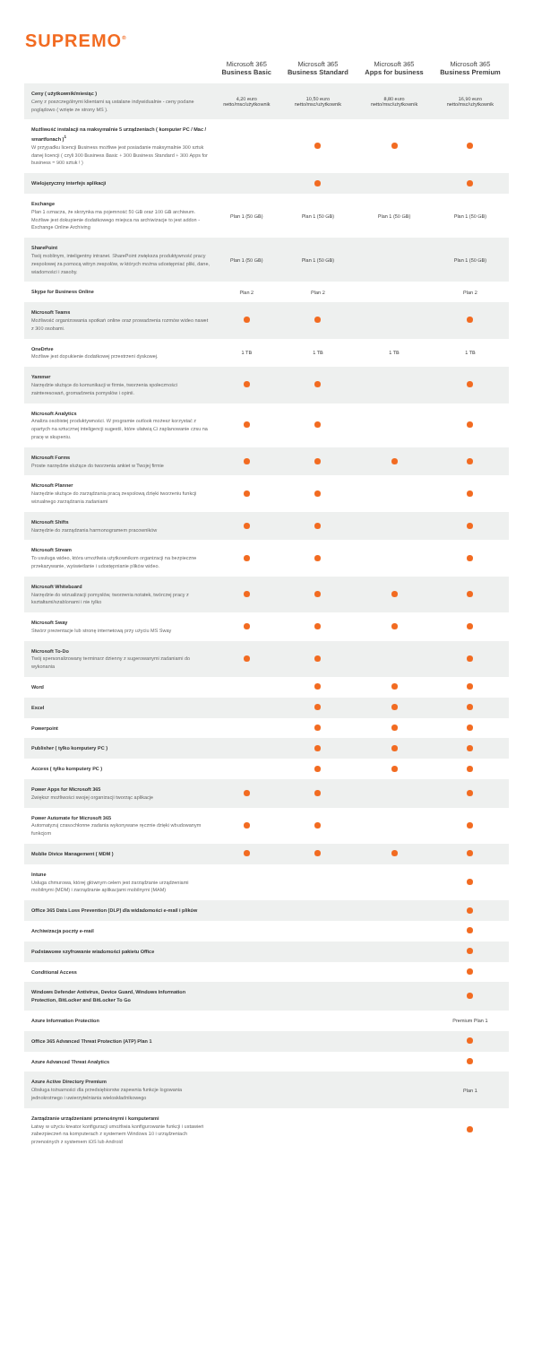SUPREMO<sup>®</sup>
| | Microsoft 365 Business Basic | Microsoft 365 Business Standard | Microsoft 365 Apps for business | Microsoft 365 Business Premium |
| --- | --- | --- | --- | --- |
| Ceny ( użytkownik/miesiąc ) Ceny z poszczególnymi klientami są ustalane indywidualnie - ceny podane poglądowo ( wzięte ze strony MS ). | 4,20 euro netto/msc/użytkownik | 10,50 euro netto/msc/użytkownik | 8,80 euro netto/msc/użytkownik | 16,90 euro netto/msc/użytkownik |
| Możliwość instalacji na maksymalnie 5 urządzeniach ( komputer PC / Mac / smartfonach )<sup>1</sup> W przypadku licencji Business możliwe jest posiadanie maksymalnie 300 sztuk danej licencji ( czyli 300 Business Basic + 300 Business Standard + 300 Apps for business = 900 sztuk ! ) | | | | |
| Wielojęzyczny interfejs aplikacji | | | | |
| Exchange Plan 1 oznacza, że skrzynka ma pojemność 50 GB oraz 100 GB archiwum. Możliwe jest dokupienie dodatkowego miejsca na archiwizacje to jest addon - Exchange Online Archiving | Plan 1 (50 GB) | Plan 1 (50 GB) | Plan 1 (50 GB) | Plan 1 (50 GB) |
| SharePoint Twój moblinym, inteligentny intranet. SharePoint zwiększa produktywność pracy zespołowej za pomocą witryn zespołów, w których można udostępniać pliki, dane, wiadomości i zasoby. | Plan 1 (50 GB) | Plan 1 (50 GB) | | Plan 1 (50 GB) |
| Skype for Business Online | Plan 2 | Plan 2 | | Plan 2 |
| Microsoft Teams Możliwość organizowania spotkań online oraz prowadzenia rozmów wideo nawet z 300 osobami. | | | | |
| OneDrive Możliwe jest dopukienie dodatkowej przestrzeni dyskowej. | 1 TB | 1 TB | 1 TB | 1 TB |
| Yammer Narzędzie służące do komunikacji w firmie, tworzenia społeczności zainteresowań, gromadzenia pomysłów i opinii. | | | | |
| Microsoft Analytics Analiza osobistej produktywności. W programie outlook możesz korzystać z opartych na sztucznej inteligencji sugestii, które ułatwią Ci zaplanowanie czsu na pracę w skupeniu. | | | | |
| Microsoft Forms Proste narzędzie służące do tworzenia ankiet w Twojej firmie | | | | |
| Microsoft Planner Narzędzie służące do zarządzania pracą zespołową dzięki tworzeniu funkcji wizualnego zarządzania zadaniami | | | | |
| Microsoft Shifts Narzędzie do zarządzania harmonogramem pracowników | | | | |
| Microsoft Stream To usuługa wideo, która umożliwia użytkownikom organizacji na bezpieczne przekazywanie, wyświetlanie i udostępnianie plików wideo. | | | | |
| Microsoft Whiteboard Narzędzie do wizualizacji pomysłów, tworzenia notatek, twórczej pracy z kształtami/szablonami i nie tylko | | | | |
| Microsoft Sway Stwórz prezentacje lub stronę internetową przy użyciu MS Sway | | | | |
| Microsoft To-Do Twój spersonalizowany terminarz dzienny z sugerowanymi zadaniami do wykonania | | | | |
| Word | | | | |
| Excel | | | | |
| Powerpoint | | | | |
| Publisher ( tylko komputery PC ) | | | | |
| Access ( tylko komputery PC ) | | | | |
| Power Apps for Microsoft 365 Zwiększ możliwości swojej organizacji tworząc aplikacje | | | | |
| Power Automate for Microsoft 365 Automatyzuj czasochłonne zadania wykonywane ręcznie dzięki wbudowanym funkcjom | | | | |
| Moblie Divice Management ( MDM ) | | | | |
| Intune Usługa chmurowa, której głównym celem jest zarządzanie urządzeniami mobilnymi (MDM) i zarządzanie aplikacjami mobilnymi (MAM) | | | | |
| Office 365 Data Loss Prevention (DLP) dla widadomości e-mail i plików | | | | |
| Archiwizacja poczty e-mail | | | | |
| Podstawowe szyfrowanie wiadomości pakietu Office | | | | |
| Conditional Access | | | | |
| Windows Defender Antivirus, Device Guard, Windows Information Protection, BitLocker and BitLocker To Go | | | | |
| Azure Information Protection | | | | Premium Plan 1 |
| Office 365 Advanced Threat Protection (ATP) Plan 1 | | | | |
| Azure Advanced Threat Analytics | | | | |
| Azure Active Directory Premium Obsługa tożsamości dla przedsiębiorstw zapewnia funkcje logowania jednokrotnego i uwierzytelniania wieloskładnikowego | | | | Plan 1 |
| Zarządzanie urządzeniami przenośnymi i komputerami Łatwy w użyciu kreator konfiguracji umożliwia konfigurowanie funkcji i ustawień zabezpieczeń na komputerach z systemem Windows 10 i urządzeniach przenośnych z systemem iOS lub Android | | | | |